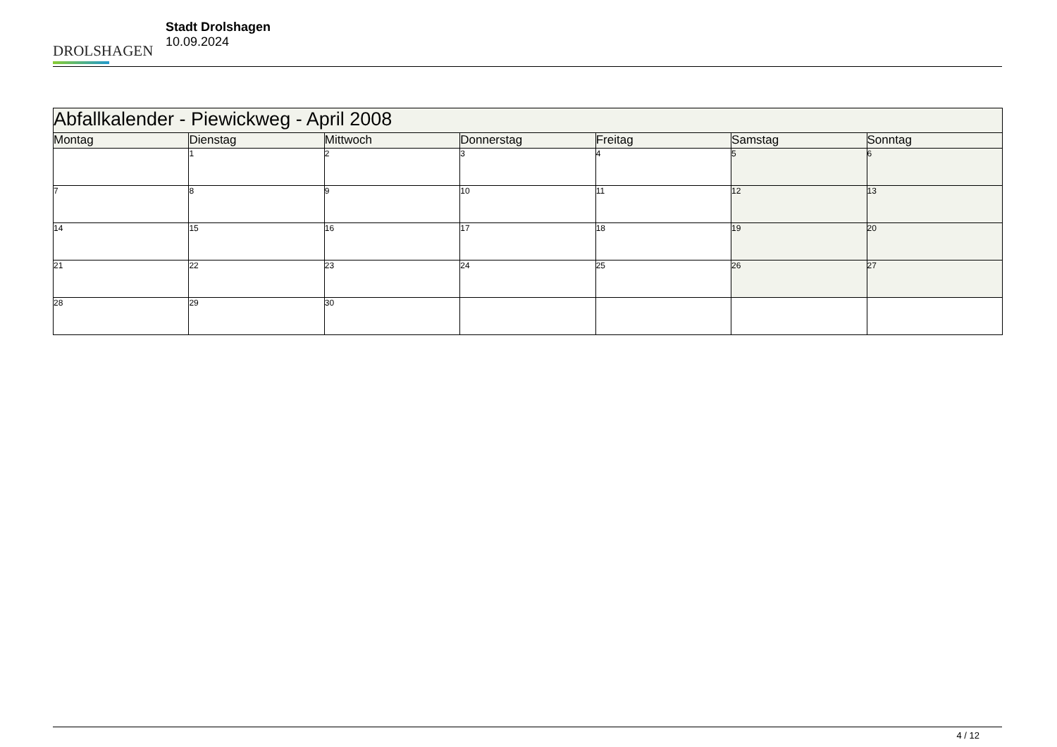DROLSHAGEN
Stadt Drolshagen
10.09.2024
| Abfallkalender - Piewickweg - April 2008 | | | | | | |
| --- | --- | --- | --- | --- | --- | --- |
| Montag | Dienstag | Mittwoch | Donnerstag | Freitag | Samstag | Sonntag |
| | 1 | 2 | 3 | 4 | 5 | 6 |
| 7 | 8 | 9 | 10 | 11 | 12 | 13 |
| 14 | 15 | 16 | 17 | 18 | 19 | 20 |
| 21 | 22 | 23 | 24 | 25 | 26 | 27 |
| 28 | 29 | 30 | | | | |
4 / 12